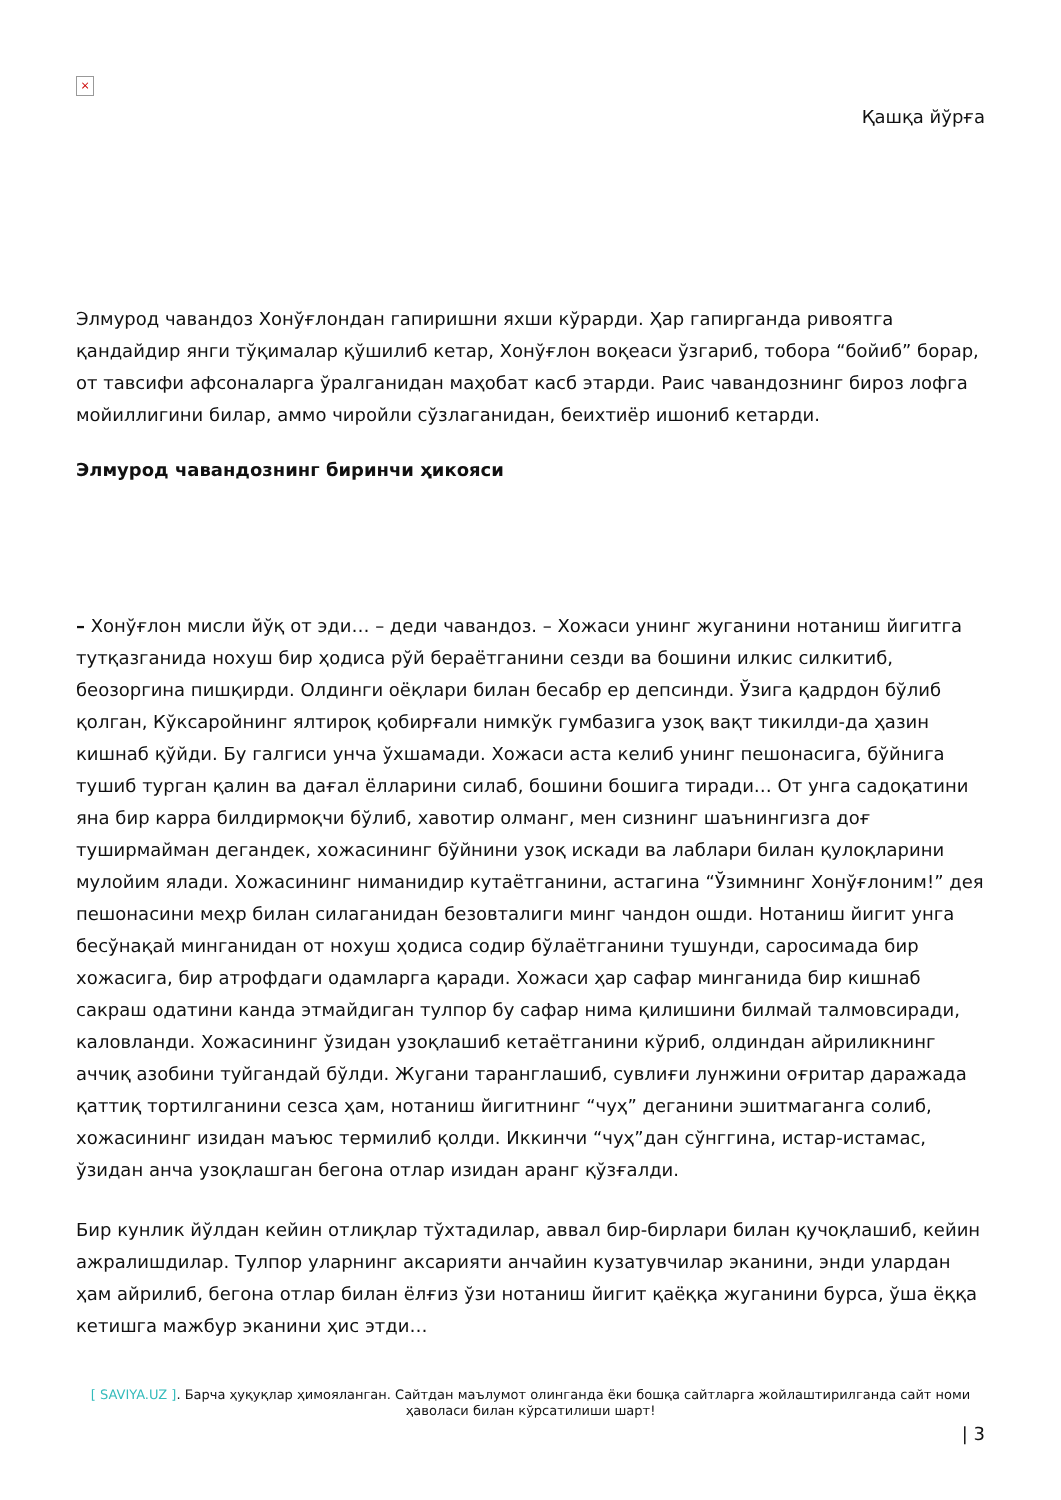×
Қашқа йўрға
Элмурод чавандоз Хонўғлондан гапиришни яхши кўрарди. Ҳар гапирганда ривоятга қандайдир янги тўқималар қўшилиб кетар, Хонўғлон воқеаси ўзгариб, тобора “бойиб” борар, от тавсифи афсоналарга ўралганидан маҳобат касб этарди. Раис чавандознинг бироз лофга мойиллигини билар, аммо чиройли сўзлаганидан, беихтиёр ишониб кетарди.
Элмурод чавандознинг биринчи ҳикояси
– Хонўғлон мисли йўқ от эди… – деди чавандоз. – Хожаси унинг жуганини нотаниш йигитга тутқазганида нохуш бир ҳодиса рўй бераётганини сезди ва бошини илкис силкитиб, беозоргина пишқирди. Олдинги оёқлари билан бесабр ер депсинди. Ўзига қадрдон бўлиб қолган, Кўксаройнинг ялтироқ қобирғали нимкўк гумбазига узоқ вақт тикилди-да ҳазин кишнаб қўйди. Бу галгиси унча ўхшамади. Хожаси аста келиб унинг пешонасига, бўйнига тушиб турган қалин ва дағал ёлларини силаб, бошини бошига тиради… От унга садоқатини яна бир карра билдирмоқчи бўлиб, хавотир олманг, мен сизнинг шаънингизга доғ туширмайман дегандек, хожасининг бўйнини узоқ искади ва лаблари билан қулоқларини мулойим ялади. Хожасининг ниманидир кутаётганини, астагина “Ўзимнинг Хонўғлоним!” дея пешонасини меҳр билан силаганидан безовталиги минг чандон ошди. Нотаниш йигит унга бесўнақай минганидан от нохуш ҳодиса содир бўлаётганини тушунди, саросимада бир хожасига, бир атрофдаги одамларга қаради. Хожаси ҳар сафар минганида бир кишнаб сакраш одатини канда этмайдиган тулпор бу сафар нима қилишини билмай талмовсиради, каловланди. Хожасининг ўзидан узоқлашиб кетаётганини кўриб, олдиндан айриликнинг аччиқ азобини туйгандай бўлди. Жугани таранглашиб, сувлиғи лунжини оғритар даражада қаттиқ тортилганини сезса ҳам, нотаниш йигитнинг “чуҳ” деганини эшитмаганга солиб, хожасининг изидан маъюс термилиб қолди. Иккинчи “чуҳ”дан сўнггина, истар-истамас, ўзидан анча узоқлашган бегона отлар изидан аранг қўзғалди.
Бир кунлик йўлдан кейин отлиқлар тўхтадилар, аввал бир-бирлари билан қучоқлашиб, кейин ажралишдилар. Тулпор уларнинг аксарияти анчайин кузатувчилар эканини, энди улардан ҳам айрилиб, бегона отлар билан ёлғиз ўзи нотаниш йигит қаёққа жуганини бурса, ўша ёққа кетишга мажбур эканини ҳис этди…
[ SAVIYA.UZ ]. Барча ҳуқуқлар ҳимояланган. Сайтдан маълумот олинганда ёки бошқа сайтларга жойлаштирилганда сайт номи ҳаволаси билан кўрсатилиши шарт!
| 3